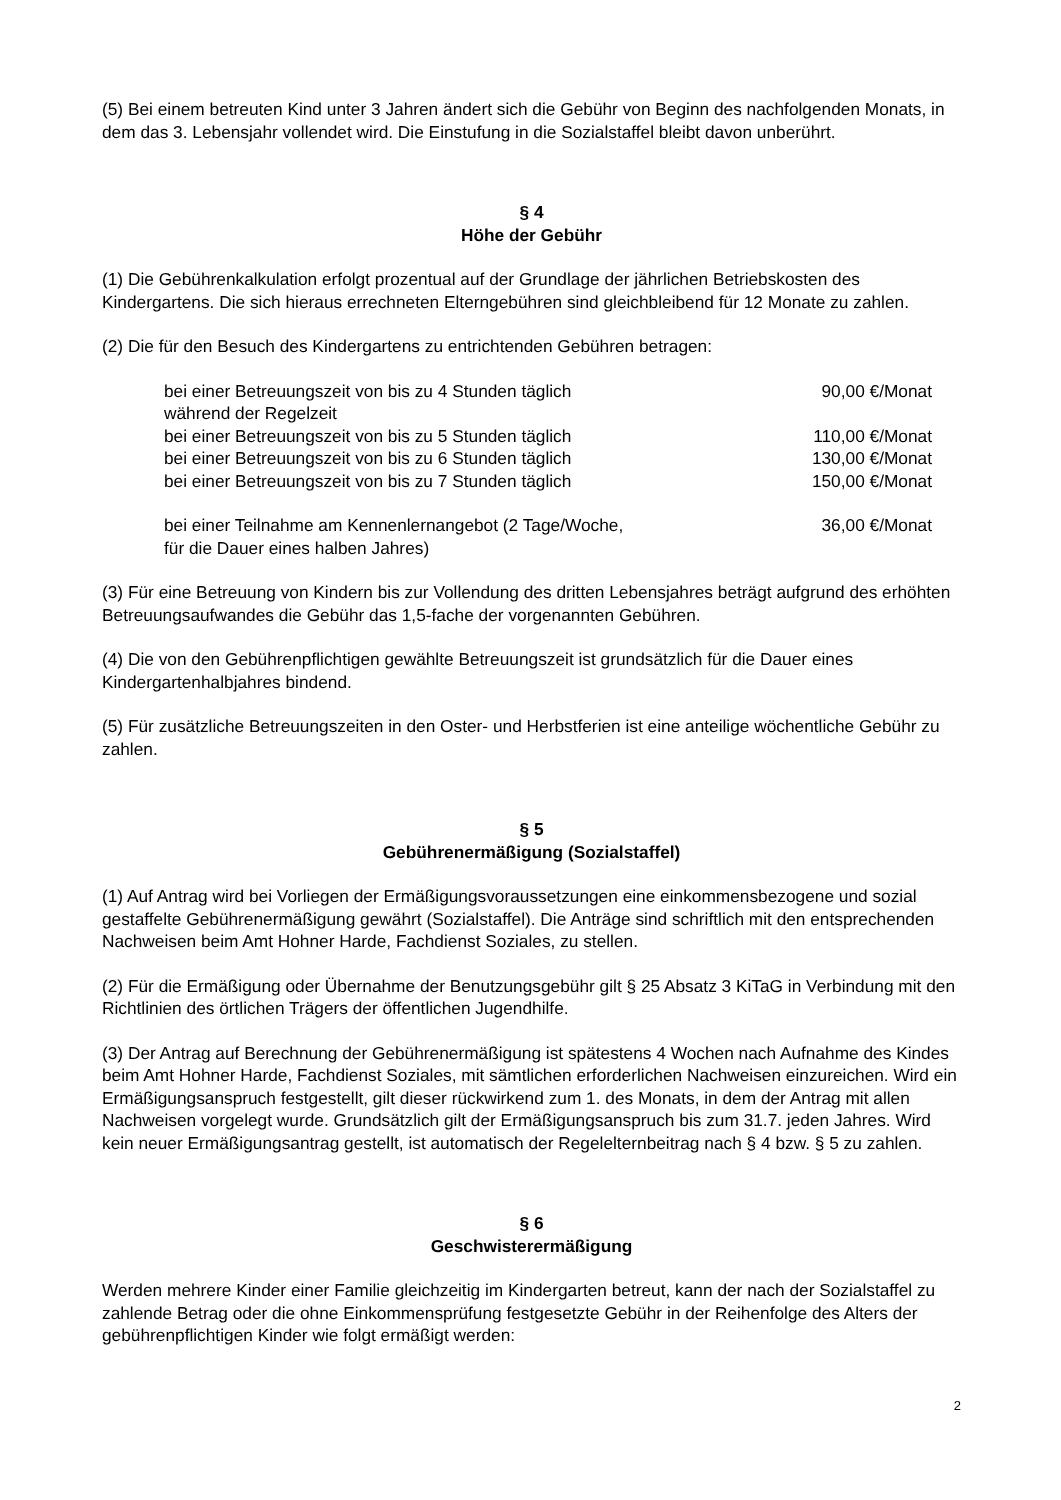(5) Bei einem betreuten Kind unter 3 Jahren ändert sich die Gebühr von Beginn des nachfolgenden Monats, in dem das 3. Lebensjahr vollendet wird. Die Einstufung in die Sozialstaffel bleibt davon unberührt.
§ 4
Höhe der Gebühr
(1) Die Gebührenkalkulation erfolgt prozentual auf der Grundlage der jährlichen Betriebskosten des Kindergartens. Die sich hieraus errechneten Elterngebühren sind gleichbleibend für 12 Monate zu zahlen.
(2) Die für den Besuch des Kindergartens zu entrichtenden Gebühren betragen:
| bei einer Betreuungszeit von bis zu 4 Stunden täglich während der Regelzeit | 90,00 €/Monat |
| bei einer Betreuungszeit von bis zu 5 Stunden täglich | 110,00 €/Monat |
| bei einer Betreuungszeit von bis zu 6 Stunden täglich | 130,00 €/Monat |
| bei einer Betreuungszeit von bis zu 7 Stunden täglich | 150,00 €/Monat |
| bei einer Teilnahme am Kennenlernangebot (2 Tage/Woche, für die Dauer eines halben Jahres) | 36,00 €/Monat |
(3) Für eine Betreuung von Kindern bis zur Vollendung des dritten Lebensjahres beträgt aufgrund des erhöhten Betreuungsaufwandes die Gebühr das 1,5-fache der vorgenannten Gebühren.
(4) Die von den Gebührenpflichtigen gewählte Betreuungszeit ist grundsätzlich für die Dauer eines Kindergartenhalbjahres bindend.
(5) Für zusätzliche Betreuungszeiten in den Oster- und Herbstferien ist eine anteilige wöchentliche Gebühr zu zahlen.
§ 5
Gebührenermäßigung (Sozialstaffel)
(1) Auf Antrag wird bei Vorliegen der Ermäßigungsvoraussetzungen eine einkommensbezogene und sozial gestaffelte Gebührenermäßigung gewährt (Sozialstaffel). Die Anträge sind schriftlich mit den entsprechenden Nachweisen beim Amt Hohner Harde, Fachdienst Soziales, zu stellen.
(2) Für die Ermäßigung oder Übernahme der Benutzungsgebühr gilt § 25 Absatz 3 KiTaG in Verbindung mit den Richtlinien des örtlichen Trägers der öffentlichen Jugendhilfe.
(3) Der Antrag auf Berechnung der Gebührenermäßigung ist spätestens 4 Wochen nach Aufnahme des Kindes beim Amt Hohner Harde, Fachdienst Soziales, mit sämtlichen erforderlichen Nachweisen einzureichen. Wird ein Ermäßigungsanspruch festgestellt, gilt dieser rückwirkend zum 1. des Monats, in dem der Antrag mit allen Nachweisen vorgelegt wurde. Grundsätzlich gilt der Ermäßigungsanspruch bis zum 31.7. jeden Jahres. Wird kein neuer Ermäßigungsantrag gestellt, ist automatisch der Regelelternbeitrag nach § 4 bzw. § 5 zu zahlen.
§ 6
Geschwisterermäßigung
Werden mehrere Kinder einer Familie gleichzeitig im Kindergarten betreut, kann der nach der Sozialstaffel zu zahlende Betrag oder die ohne Einkommensprüfung festgesetzte Gebühr in der Reihenfolge des Alters der gebührenpflichtigen Kinder wie folgt ermäßigt werden:
2